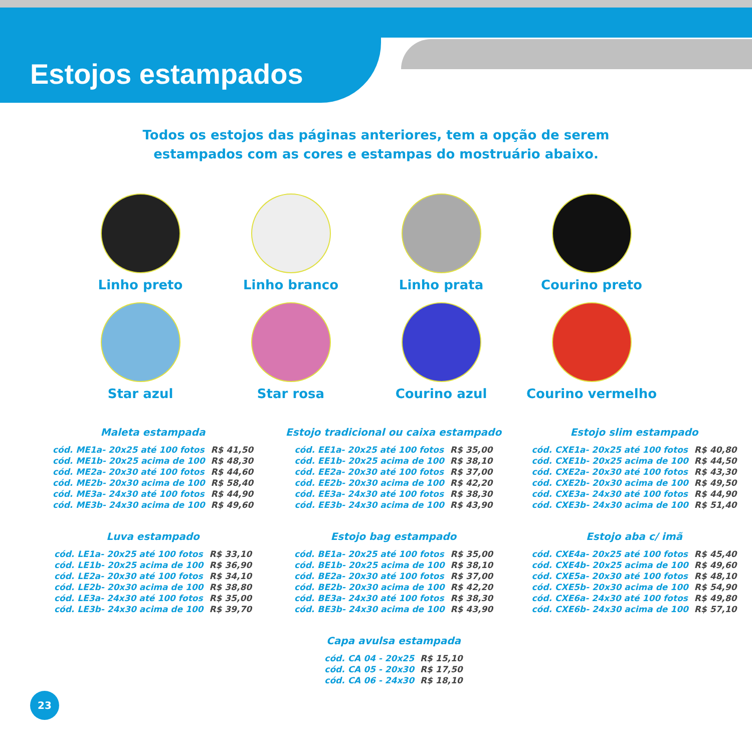Estojos estampados
Todos os estojos das páginas anteriores, tem a opção de serem estampados com as cores e estampas do mostruário abaixo.
Linho preto
Linho branco
Linho prata
Courino preto
Star azul
Star rosa
Courino azul
Courino vermelho
Maleta estampada
| cód. ME1a- 20x25 até 100 fotos | R$ 41,50 |
| cód. ME1b- 20x25 acima de 100 | R$ 48,30 |
| cód. ME2a- 20x30 até 100 fotos | R$ 44,60 |
| cód. ME2b- 20x30 acima de 100 | R$ 58,40 |
| cód. ME3a- 24x30 até 100 fotos | R$ 44,90 |
| cód. ME3b- 24x30 acima de 100 | R$ 49,60 |
Estojo tradicional ou caixa estampado
| cód. EE1a- 20x25 até 100 fotos | R$ 35,00 |
| cód. EE1b- 20x25 acima de 100 | R$ 38,10 |
| cód. EE2a- 20x30 até 100 fotos | R$ 37,00 |
| cód. EE2b- 20x30 acima de 100 | R$ 42,20 |
| cód. EE3a- 24x30 até 100 fotos | R$ 38,30 |
| cód. EE3b- 24x30 acima de 100 | R$ 43,90 |
Estojo slim estampado
| cód. CXE1a- 20x25 até 100 fotos | R$ 40,80 |
| cód. CXE1b- 20x25 acima de 100 | R$ 44,50 |
| cód. CXE2a- 20x30 até 100 fotos | R$ 43,30 |
| cód. CXE2b- 20x30 acima de 100 | R$ 49,50 |
| cód. CXE3a- 24x30 até 100 fotos | R$ 44,90 |
| cód. CXE3b- 24x30 acima de 100 | R$ 51,40 |
Luva estampado
| cód. LE1a- 20x25 até 100 fotos | R$ 33,10 |
| cód. LE1b- 20x25 acima de 100 | R$ 36,90 |
| cód. LE2a- 20x30 até 100 fotos | R$ 34,10 |
| cód. LE2b- 20x30 acima de 100 | R$ 38,80 |
| cód. LE3a- 24x30 até 100 fotos | R$ 35,00 |
| cód. LE3b- 24x30 acima de 100 | R$ 39,70 |
Estojo bag estampado
| cód. BE1a- 20x25 até 100 fotos | R$ 35,00 |
| cód. BE1b- 20x25 acima de 100 | R$ 38,10 |
| cód. BE2a- 20x30 até 100 fotos | R$ 37,00 |
| cód. BE2b- 20x30 acima de 100 | R$ 42,20 |
| cód. BE3a- 24x30 até 100 fotos | R$ 38,30 |
| cód. BE3b- 24x30 acima de 100 | R$ 43,90 |
Estojo aba c/ imã
| cód. CXE4a- 20x25 até 100 fotos | R$ 45,40 |
| cód. CXE4b- 20x25 acima de 100 | R$ 49,60 |
| cód. CXE5a- 20x30 até 100 fotos | R$ 48,10 |
| cód. CXE5b- 20x30 acima de 100 | R$ 54,90 |
| cód. CXE6a- 24x30 até 100 fotos | R$ 49,80 |
| cód. CXE6b- 24x30 acima de 100 | R$ 57,10 |
Capa avulsa estampada
| cód. CA 04 - 20x25 | R$ 15,10 |
| cód. CA 05 - 20x30 | R$ 17,50 |
| cód. CA 06 - 24x30 | R$ 18,10 |
23